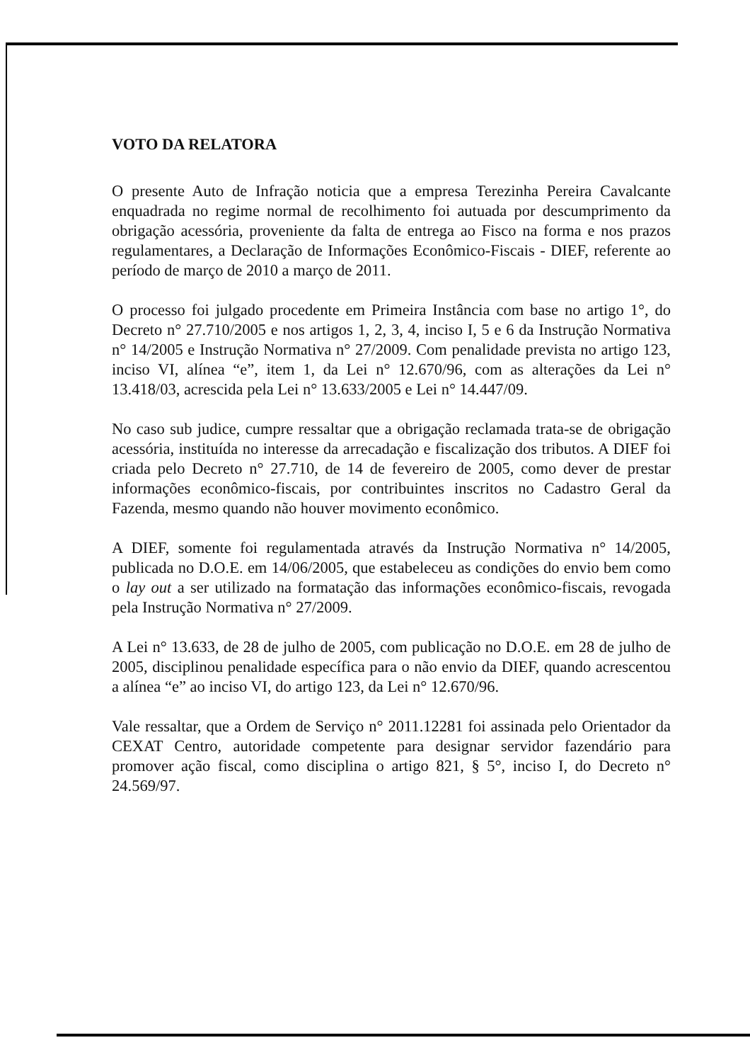VOTO DA RELATORA
O presente Auto de Infração noticia que a empresa Terezinha Pereira Cavalcante enquadrada no regime normal de recolhimento foi autuada por descumprimento da obrigação acessória, proveniente da falta de entrega ao Fisco na forma e nos prazos regulamentares, a Declaração de Informações Econômico-Fiscais - DIEF, referente ao período de março de 2010 a março de 2011.
O processo foi julgado procedente em Primeira Instância com base no artigo 1°, do Decreto n° 27.710/2005 e nos artigos 1, 2, 3, 4, inciso I, 5 e 6 da Instrução Normativa n° 14/2005 e Instrução Normativa n° 27/2009. Com penalidade prevista no artigo 123, inciso VI, alínea “e”, item 1, da Lei n° 12.670/96, com as alterações da Lei n° 13.418/03, acrescida pela Lei n° 13.633/2005 e Lei n° 14.447/09.
No caso sub judice, cumpre ressaltar que a obrigação reclamada trata-se de obrigação acessória, instituída no interesse da arrecadação e fiscalização dos tributos. A DIEF foi criada pelo Decreto n° 27.710, de 14 de fevereiro de 2005, como dever de prestar informações econômico-fiscais, por contribuintes inscritos no Cadastro Geral da Fazenda, mesmo quando não houver movimento econômico.
A DIEF, somente foi regulamentada através da Instrução Normativa n° 14/2005, publicada no D.O.E. em 14/06/2005, que estabeleceu as condições do envio bem como o lay out a ser utilizado na formatação das informações econômico-fiscais, revogada pela Instrução Normativa n° 27/2009.
A Lei n° 13.633, de 28 de julho de 2005, com publicação no D.O.E. em 28 de julho de 2005, disciplinou penalidade específica para o não envio da DIEF, quando acrescentou a alínea “e” ao inciso VI, do artigo 123, da Lei n° 12.670/96.
Vale ressaltar, que a Ordem de Serviço n° 2011.12281 foi assinada pelo Orientador da CEXAT Centro, autoridade competente para designar servidor fazendário para promover ação fiscal, como disciplina o artigo 821, § 5°, inciso I, do Decreto n° 24.569/97.